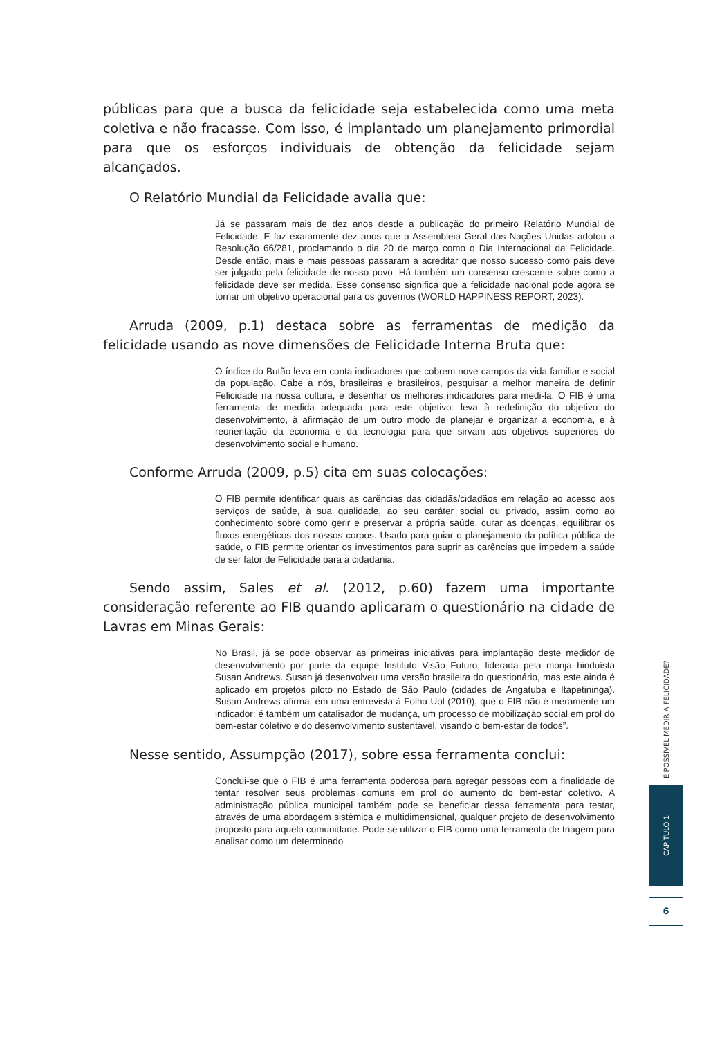públicas para que a busca da felicidade seja estabelecida como uma meta coletiva e não fracasse. Com isso, é implantado um planejamento primordial para que os esforços individuais de obtenção da felicidade sejam alcançados.
O Relatório Mundial da Felicidade avalia que:
Já se passaram mais de dez anos desde a publicação do primeiro Relatório Mundial de Felicidade. E faz exatamente dez anos que a Assembleia Geral das Nações Unidas adotou a Resolução 66/281, proclamando o dia 20 de março como o Dia Internacional da Felicidade. Desde então, mais e mais pessoas passaram a acreditar que nosso sucesso como país deve ser julgado pela felicidade de nosso povo. Há também um consenso crescente sobre como a felicidade deve ser medida. Esse consenso significa que a felicidade nacional pode agora se tornar um objetivo operacional para os governos (WORLD HAPPINESS REPORT, 2023).
Arruda (2009, p.1) destaca sobre as ferramentas de medição da felicidade usando as nove dimensões de Felicidade Interna Bruta que:
O índice do Butão leva em conta indicadores que cobrem nove campos da vida familiar e social da população. Cabe a nós, brasileiras e brasileiros, pesquisar a melhor maneira de definir Felicidade na nossa cultura, e desenhar os melhores indicadores para medi-la. O FIB é uma ferramenta de medida adequada para este objetivo: leva à redefinição do objetivo do desenvolvimento, à afirmação de um outro modo de planejar e organizar a economia, e à reorientação da economia e da tecnologia para que sirvam aos objetivos superiores do desenvolvimento social e humano.
Conforme Arruda (2009, p.5) cita em suas colocações:
O FIB permite identificar quais as carências das cidadãs/cidadãos em relação ao acesso aos serviços de saúde, à sua qualidade, ao seu caráter social ou privado, assim como ao conhecimento sobre como gerir e preservar a própria saúde, curar as doenças, equilibrar os fluxos energéticos dos nossos corpos. Usado para guiar o planejamento da política pública de saúde, o FIB permite orientar os investimentos para suprir as carências que impedem a saúde de ser fator de Felicidade para a cidadania.
Sendo assim, Sales et al. (2012, p.60) fazem uma importante consideração referente ao FIB quando aplicaram o questionário na cidade de Lavras em Minas Gerais:
No Brasil, já se pode observar as primeiras iniciativas para implantação deste medidor de desenvolvimento por parte da equipe Instituto Visão Futuro, liderada pela monja hinduísta Susan Andrews. Susan já desenvolveu uma versão brasileira do questionário, mas este ainda é aplicado em projetos piloto no Estado de São Paulo (cidades de Angatuba e Itapetininga). Susan Andrews afirma, em uma entrevista à Folha Uol (2010), que o FIB não é meramente um indicador: é também um catalisador de mudança, um processo de mobilização social em prol do bem-estar coletivo e do desenvolvimento sustentável, visando o bem-estar de todos”.
Nesse sentido, Assumpção (2017), sobre essa ferramenta conclui:
Conclui-se que o FIB é uma ferramenta poderosa para agregar pessoas com a finalidade de tentar resolver seus problemas comuns em prol do aumento do bem-estar coletivo. A administração pública municipal também pode se beneficiar dessa ferramenta para testar, através de uma abordagem sistêmica e multidimensional, qualquer projeto de desenvolvimento proposto para aquela comunidade. Pode-se utilizar o FIB como uma ferramenta de triagem para analisar como um determinado
É POSSÍVEL MEDIR A FELICIDADE?
CAPÍTULO 1
6